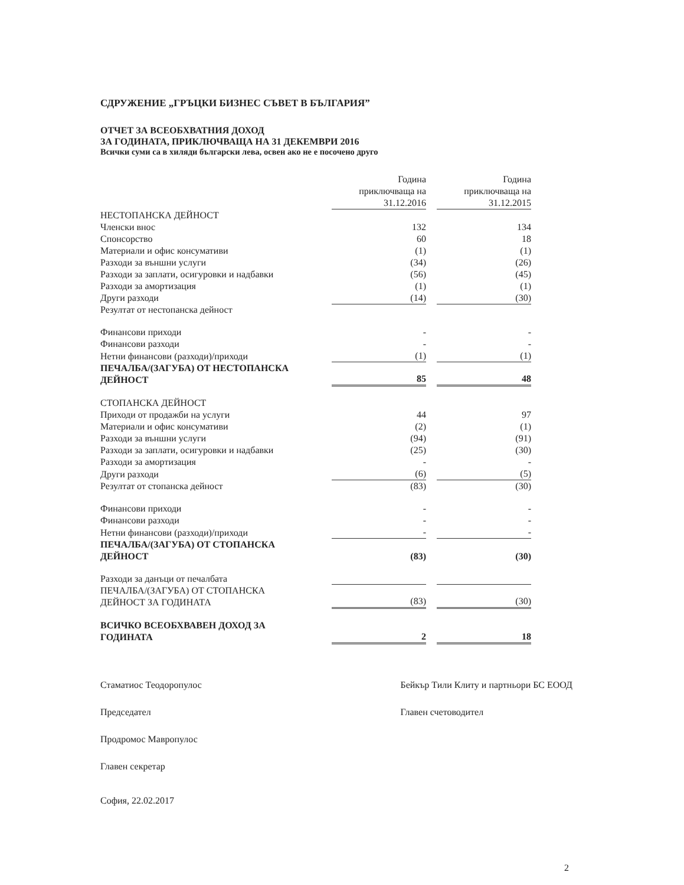СДРУЖЕНИЕ „ГРЪЦКИ БИЗНЕС СЪВЕТ В БЪЛГАРИЯ”
ОТЧЕТ ЗА ВСЕОБХВАТНИЯ ДОХОД
ЗА ГОДИНАТА, ПРИКЛЮЧВАЩА НА 31 ДЕКЕМВРИ 2016
Всички суми са в хиляди български лева, освен ако не е посочено друго
| | Година приключваща на 31.12.2016 | | Година приключваща на 31.12.2015 |
| НЕСТОПАНСКА ДЕЙНОСТ | | | |
| Членски внос | 132 | | 134 |
| Спонсорство | 60 | | 18 |
| Материали и офис консумативи | (1) | | (1) |
| Разходи за външни услуги | (34) | | (26) |
| Разходи за заплати, осигуровки и надбавки | (56) | | (45) |
| Разходи за амортизация | (1) | | (1) |
| Други разходи | (14) | | (30) |
| Резултат от нестопанска дейност | | | |
| Финансови приходи | - | | - |
| Финансови разходи | - | | - |
| Нетни финансови (разходи)/приходи | (1) | | (1) |
| ПЕЧАЛБА/(ЗАГУБА) ОТ НЕСТОПАНСКА ДЕЙНОСТ | 85 | | 48 |
| СТОПАНСКА ДЕЙНОСТ | | | |
| Приходи от продажби на услуги | 44 | | 97 |
| Материали и офис консумативи | (2) | | (1) |
| Разходи за външни услуги | (94) | | (91) |
| Разходи за заплати, осигуровки и надбавки | (25) | | (30) |
| Разходи за амортизация | - | | - |
| Други разходи | (6) | | (5) |
| Резултат от стопанска дейност | (83) | | (30) |
| Финансови приходи | - | | - |
| Финансови разходи | - | | - |
| Нетни финансови (разходи)/приходи | - | | - |
| ПЕЧАЛБА/(ЗАГУБА) ОТ СТОПАНСКА ДЕЙНОСТ | (83) | | (30) |
| Разходи за данъци от печалбата | | | |
| ПЕЧАЛБА/(ЗАГУБА) ОТ СТОПАНСКА ДЕЙНОСТ ЗА ГОДИНАТА | (83) | | (30) |
| ВСИЧКО ВСЕОБХВАВЕН ДОХОД ЗА ГОДИНАТА | 2 | | 18 |
Стаматиос Теодоропулос
Председател
Продромос Мавропулос
Главен секретар
София, 22.02.2017
Бейкър Тили Клиту и партньори БС ЕООД
Главен счетоводител
2